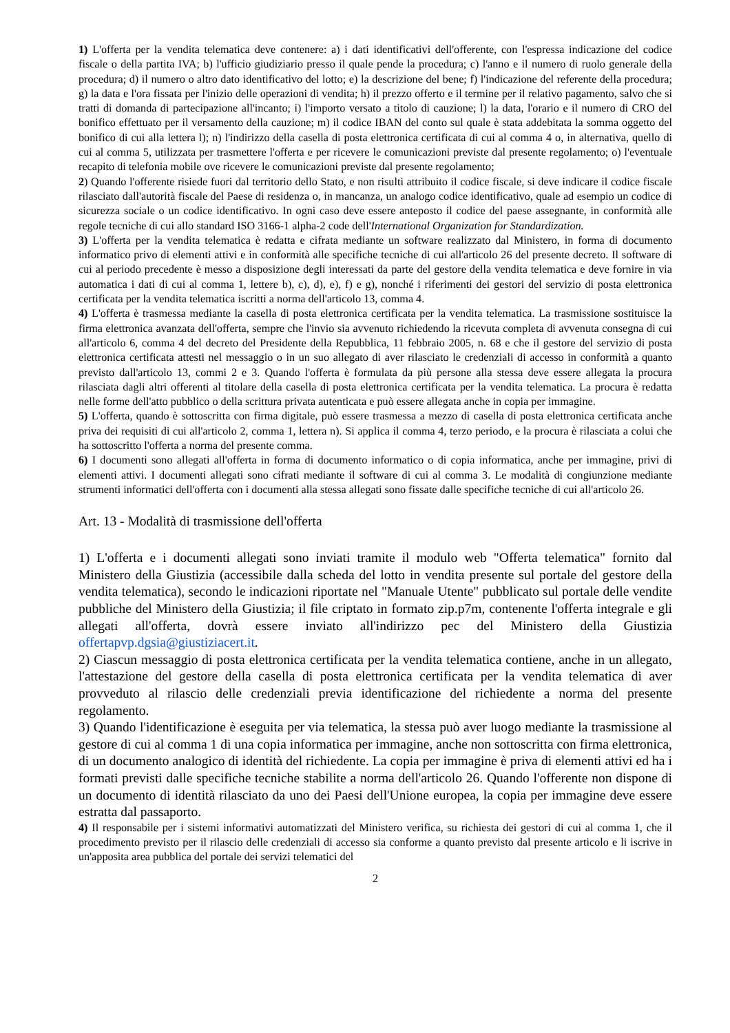1) L'offerta per la vendita telematica deve contenere: a) i dati identificativi dell'offerente, con l'espressa indicazione del codice fiscale o della partita IVA; b) l'ufficio giudiziario presso il quale pende la procedura; c) l'anno e il numero di ruolo generale della procedura; d) il numero o altro dato identificativo del lotto; e) la descrizione del bene; f) l'indicazione del referente della procedura; g) la data e l'ora fissata per l'inizio delle operazioni di vendita; h) il prezzo offerto e il termine per il relativo pagamento, salvo che si tratti di domanda di partecipazione all'incanto; i) l'importo versato a titolo di cauzione; l) la data, l'orario e il numero di CRO del bonifico effettuato per il versamento della cauzione; m) il codice IBAN del conto sul quale è stata addebitata la somma oggetto del bonifico di cui alla lettera l); n) l'indirizzo della casella di posta elettronica certificata di cui al comma 4 o, in alternativa, quello di cui al comma 5, utilizzata per trasmettere l'offerta e per ricevere le comunicazioni previste dal presente regolamento; o) l'eventuale recapito di telefonia mobile ove ricevere le comunicazioni previste dal presente regolamento;
2) Quando l'offerente risiede fuori dal territorio dello Stato, e non risulti attribuito il codice fiscale, si deve indicare il codice fiscale rilasciato dall'autorità fiscale del Paese di residenza o, in mancanza, un analogo codice identificativo, quale ad esempio un codice di sicurezza sociale o un codice identificativo. In ogni caso deve essere anteposto il codice del paese assegnante, in conformità alle regole tecniche di cui allo standard ISO 3166-1 alpha-2 code dell'International Organization for Standardization.
3) L'offerta per la vendita telematica è redatta e cifrata mediante un software realizzato dal Ministero, in forma di documento informatico privo di elementi attivi e in conformità alle specifiche tecniche di cui all'articolo 26 del presente decreto. Il software di cui al periodo precedente è messo a disposizione degli interessati da parte del gestore della vendita telematica e deve fornire in via automatica i dati di cui al comma 1, lettere b), c), d), e), f) e g), nonché i riferimenti dei gestori del servizio di posta elettronica certificata per la vendita telematica iscritti a norma dell'articolo 13, comma 4.
4) L'offerta è trasmessa mediante la casella di posta elettronica certificata per la vendita telematica. La trasmissione sostituisce la firma elettronica avanzata dell'offerta, sempre che l'invio sia avvenuto richiedendo la ricevuta completa di avvenuta consegna di cui all'articolo 6, comma 4 del decreto del Presidente della Repubblica, 11 febbraio 2005, n. 68 e che il gestore del servizio di posta elettronica certificata attesti nel messaggio o in un suo allegato di aver rilasciato le credenziali di accesso in conformità a quanto previsto dall'articolo 13, commi 2 e 3. Quando l'offerta è formulata da più persone alla stessa deve essere allegata la procura rilasciata dagli altri offerenti al titolare della casella di posta elettronica certificata per la vendita telematica. La procura è redatta nelle forme dell'atto pubblico o della scrittura privata autenticata e può essere allegata anche in copia per immagine.
5) L'offerta, quando è sottoscritta con firma digitale, può essere trasmessa a mezzo di casella di posta elettronica certificata anche priva dei requisiti di cui all'articolo 2, comma 1, lettera n). Si applica il comma 4, terzo periodo, e la procura è rilasciata a colui che ha sottoscritto l'offerta a norma del presente comma.
6) I documenti sono allegati all'offerta in forma di documento informatico o di copia informatica, anche per immagine, privi di elementi attivi. I documenti allegati sono cifrati mediante il software di cui al comma 3. Le modalità di congiunzione mediante strumenti informatici dell'offerta con i documenti alla stessa allegati sono fissate dalle specifiche tecniche di cui all'articolo 26.
Art. 13 - Modalità di trasmissione dell'offerta
1) L'offerta e i documenti allegati sono inviati tramite il modulo web "Offerta telematica" fornito dal Ministero della Giustizia (accessibile dalla scheda del lotto in vendita presente sul portale del gestore della vendita telematica), secondo le indicazioni riportate nel "Manuale Utente" pubblicato sul portale delle vendite pubbliche del Ministero della Giustizia; il file criptato in formato zip.p7m, contenente l'offerta integrale e gli allegati all'offerta, dovrà essere inviato all'indirizzo pec del Ministero della Giustizia offertapvp.dgsia@giustiziacert.it.
2) Ciascun messaggio di posta elettronica certificata per la vendita telematica contiene, anche in un allegato, l'attestazione del gestore della casella di posta elettronica certificata per la vendita telematica di aver provveduto al rilascio delle credenziali previa identificazione del richiedente a norma del presente regolamento.
3) Quando l'identificazione è eseguita per via telematica, la stessa può aver luogo mediante la trasmissione al gestore di cui al comma 1 di una copia informatica per immagine, anche non sottoscritta con firma elettronica, di un documento analogico di identità del richiedente. La copia per immagine è priva di elementi attivi ed ha i formati previsti dalle specifiche tecniche stabilite a norma dell'articolo 26. Quando l'offerente non dispone di un documento di identità rilasciato da uno dei Paesi dell'Unione europea, la copia per immagine deve essere estratta dal passaporto.
4) Il responsabile per i sistemi informativi automatizzati del Ministero verifica, su richiesta dei gestori di cui al comma 1, che il procedimento previsto per il rilascio delle credenziali di accesso sia conforme a quanto previsto dal presente articolo e li iscrive in un'apposita area pubblica del portale dei servizi telematici del
2